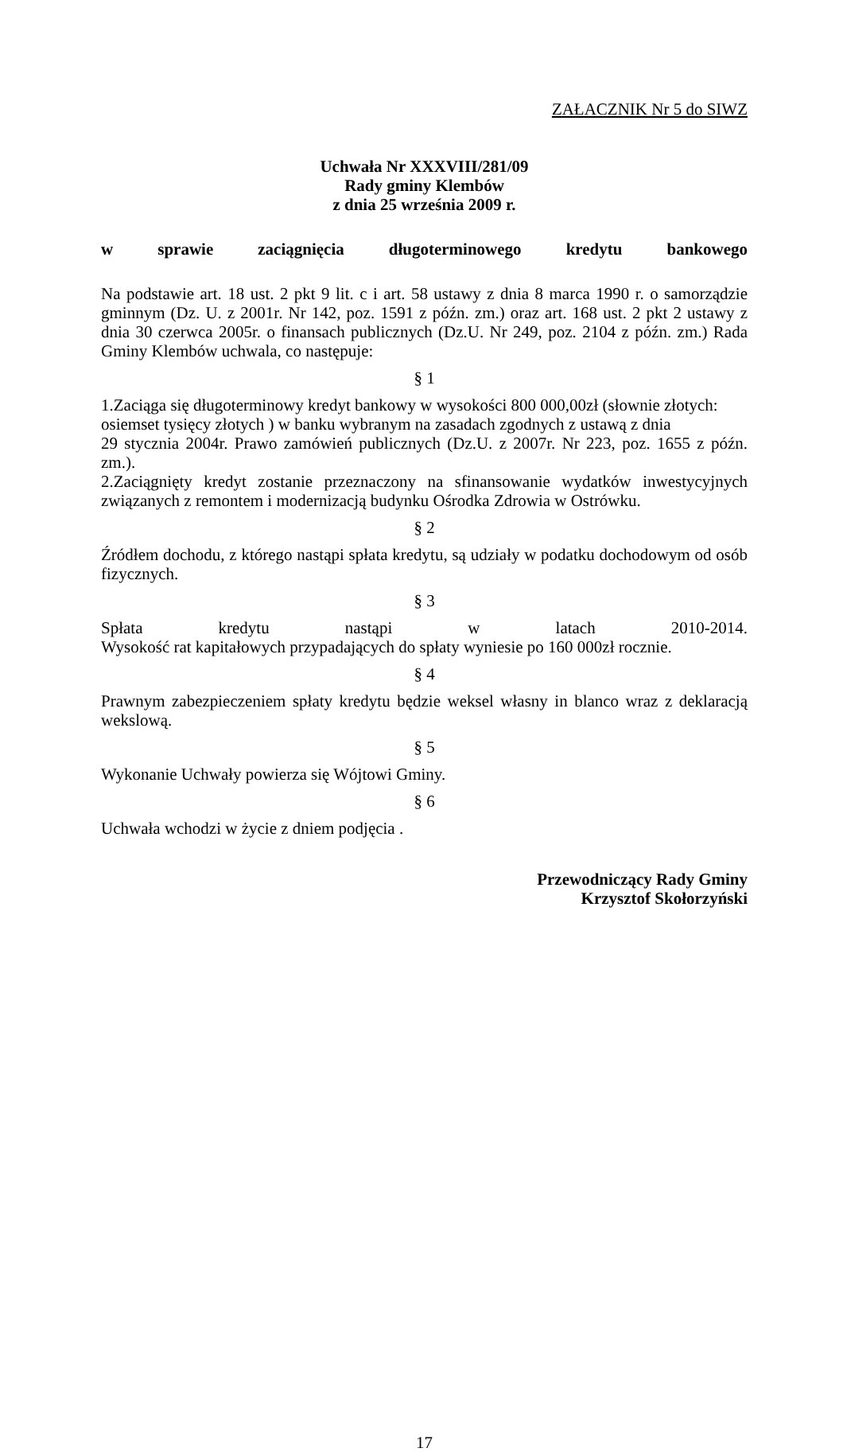ZAŁACZNIK Nr 5 do SIWZ
Uchwała Nr XXXVIII/281/09
Rady gminy Klembów
z dnia 25 września 2009 r.
w sprawie zaciągnięcia długoterminowego kredytu bankowego
Na podstawie art. 18 ust. 2 pkt 9 lit. c i art. 58 ustawy z dnia 8 marca 1990 r. o samorządzie gminnym (Dz. U. z 2001r. Nr 142, poz. 1591 z późn. zm.) oraz art. 168 ust. 2 pkt 2 ustawy z dnia 30 czerwca 2005r. o finansach publicznych (Dz.U. Nr 249, poz. 2104 z późn. zm.) Rada Gminy Klembów uchwala, co następuje:
§ 1
1.Zaciąga się długoterminowy kredyt bankowy w wysokości 800 000,00zł (słownie złotych: osiemset tysięcy złotych ) w banku wybranym na zasadach zgodnych z ustawą z dnia
29 stycznia 2004r. Prawo zamówień publicznych (Dz.U. z 2007r. Nr 223, poz. 1655 z późn. zm.).
2.Zaciągnięty kredyt zostanie przeznaczony na sfinansowanie wydatków inwestycyjnych związanych z remontem i modernizacją budynku Ośrodka Zdrowia w Ostrówku.
§ 2
Źródłem dochodu, z którego nastąpi spłata kredytu, są udziały w podatku dochodowym od osób fizycznych.
§ 3
Spłata kredytu nastąpi w latach 2010-2014.
Wysokość rat kapitałowych przypadających do spłaty wyniesie po 160 000zł rocznie.
§ 4
Prawnym zabezpieczeniem spłaty kredytu będzie weksel własny in blanco wraz z deklaracją wekslową.
§ 5
Wykonanie Uchwały powierza się Wójtowi Gminy.
§ 6
Uchwała wchodzi w życie z dniem podjęcia .
Przewodniczący Rady Gminy
Krzysztof Skołorzyński
17